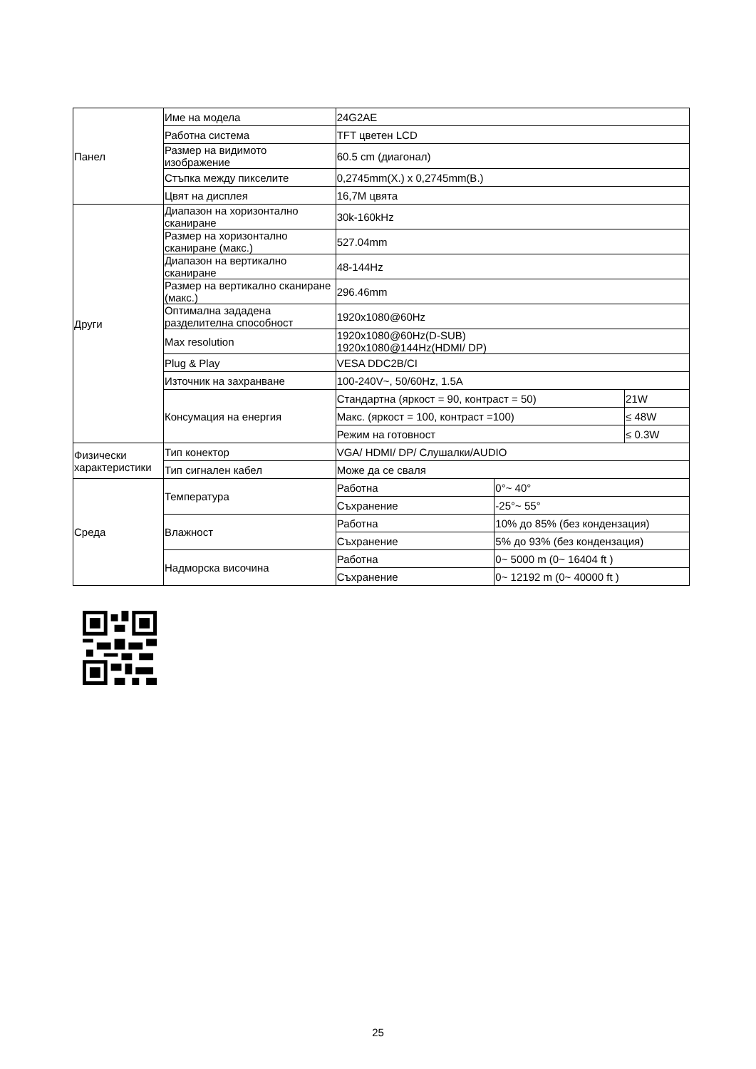| Панел | Име на модела | 24G2AE | | |
| | Работна система | TFT цветен LCD | | |
| | Размер на видимото изображение | 60.5 cm (диагонал) | | |
| | Стъпка между пикселите | 0,2745mm(Х.) x 0,2745mm(В.) | | |
| | Цвят на дисплея | 16,7M цвята | | |
| Други | Диапазон на хоризонтално сканиране | 30k-160kHz | | |
| | Размер на хоризонтално сканиране (макс.) | 527.04mm | | |
| | Диапазон на вертикално сканиране | 48-144Hz | | |
| | Размер на вертикално сканиране (макс.) | 296.46mm | | |
| | Оптимална зададена разделителна способност | 1920x1080@60Hz | | |
| | Max resolution | 1920x1080@60Hz(D-SUB) 1920x1080@144Hz(HDMI/ DP) | | |
| | Plug & Play | VESA DDC2B/CI | | |
| | Източник на захранване | 100-240V~, 50/60Hz, 1.5A | | |
| | Консумация на енергия | Стандартна (яркост = 90, контраст = 50) | | 21W |
| | | Макс. (яркост = 100, контраст =100) | | ≤ 48W |
| | | Режим на готовност | | ≤ 0.3W |
| Физически характеристики | Тип конектор | VGA/ HDMI/ DP/ Слушалки/AUDIO | | |
| | Тип сигнален кабел | Може да се сваля | | |
| Среда | Температура | Работна | 0°~ 40° | |
| | | Съхранение | -25°~ 55° | |
| | Влажност | Работна | 10% до 85% (без кондензация) | |
| | | Съхранение | 5% до 93% (без кондензация) | |
| | Надморска височина | Работна | 0~ 5000 m (0~ 16404 ft ) | |
| | | Съхранение | 0~ 12192 m (0~ 40000 ft ) | |
25